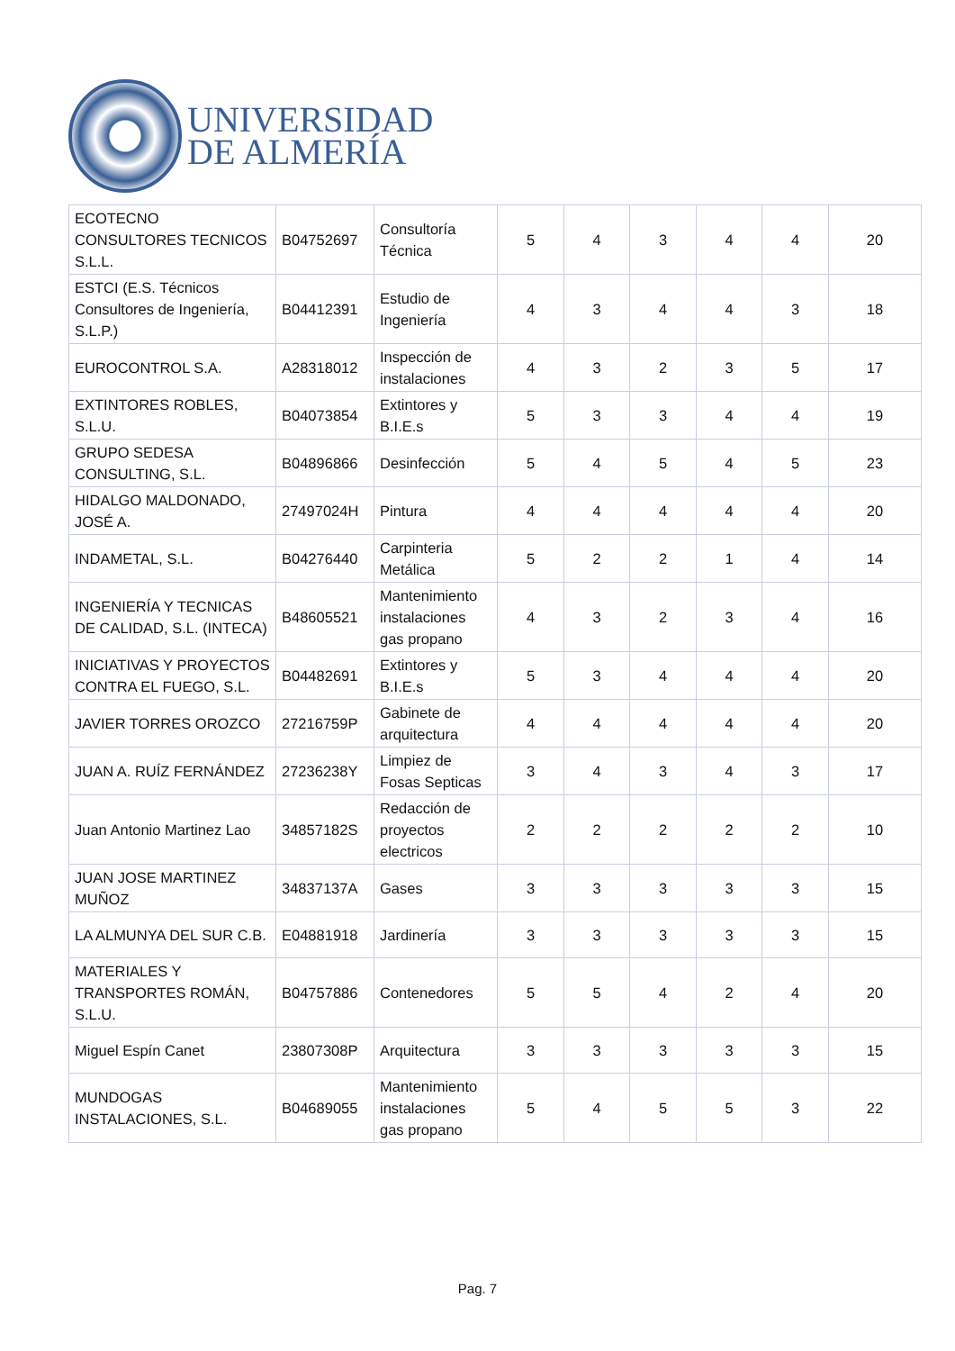UNIVERSIDAD
DE ALMERÍA
| ECOTECNO CONSULTORES TECNICOS S.L.L. | B04752697 | Consultoría Técnica | 5 | 4 | 3 | 4 | 4 | 20 |
| ESTCI (E.S. Técnicos Consultores de Ingeniería, S.L.P.) | B04412391 | Estudio de Ingeniería | 4 | 3 | 4 | 4 | 3 | 18 |
| EUROCONTROL S.A. | A28318012 | Inspección de instalaciones | 4 | 3 | 2 | 3 | 5 | 17 |
| EXTINTORES ROBLES, S.L.U. | B04073854 | Extintores y B.I.E.s | 5 | 3 | 3 | 4 | 4 | 19 |
| GRUPO SEDESA CONSULTING, S.L. | B04896866 | Desinfección | 5 | 4 | 5 | 4 | 5 | 23 |
| HIDALGO MALDONADO, JOSÉ A. | 27497024H | Pintura | 4 | 4 | 4 | 4 | 4 | 20 |
| INDAMETAL, S.L. | B04276440 | Carpinteria Metálica | 5 | 2 | 2 | 1 | 4 | 14 |
| INGENIERÍA Y TECNICAS DE CALIDAD, S.L. (INTECA) | B48605521 | Mantenimiento instalaciones gas propano | 4 | 3 | 2 | 3 | 4 | 16 |
| INICIATIVAS Y PROYECTOS CONTRA EL FUEGO, S.L. | B04482691 | Extintores y B.I.E.s | 5 | 3 | 4 | 4 | 4 | 20 |
| JAVIER TORRES OROZCO | 27216759P | Gabinete de arquitectura | 4 | 4 | 4 | 4 | 4 | 20 |
| JUAN A. RUÍZ FERNÁNDEZ | 27236238Y | Limpiez de Fosas Septicas | 3 | 4 | 3 | 4 | 3 | 17 |
| Juan Antonio Martinez Lao | 34857182S | Redacción de proyectos electricos | 2 | 2 | 2 | 2 | 2 | 10 |
| JUAN JOSE MARTINEZ MUÑOZ | 34837137A | Gases | 3 | 3 | 3 | 3 | 3 | 15 |
| LA ALMUNYA DEL SUR C.B. | E04881918 | Jardinería | 3 | 3 | 3 | 3 | 3 | 15 |
| MATERIALES Y TRANSPORTES ROMÁN, S.L.U. | B04757886 | Contenedores | 5 | 5 | 4 | 2 | 4 | 20 |
| Miguel Espín Canet | 23807308P | Arquitectura | 3 | 3 | 3 | 3 | 3 | 15 |
| MUNDOGAS INSTALACIONES, S.L. | B04689055 | Mantenimiento instalaciones gas propano | 5 | 4 | 5 | 5 | 3 | 22 |
Pag. 7